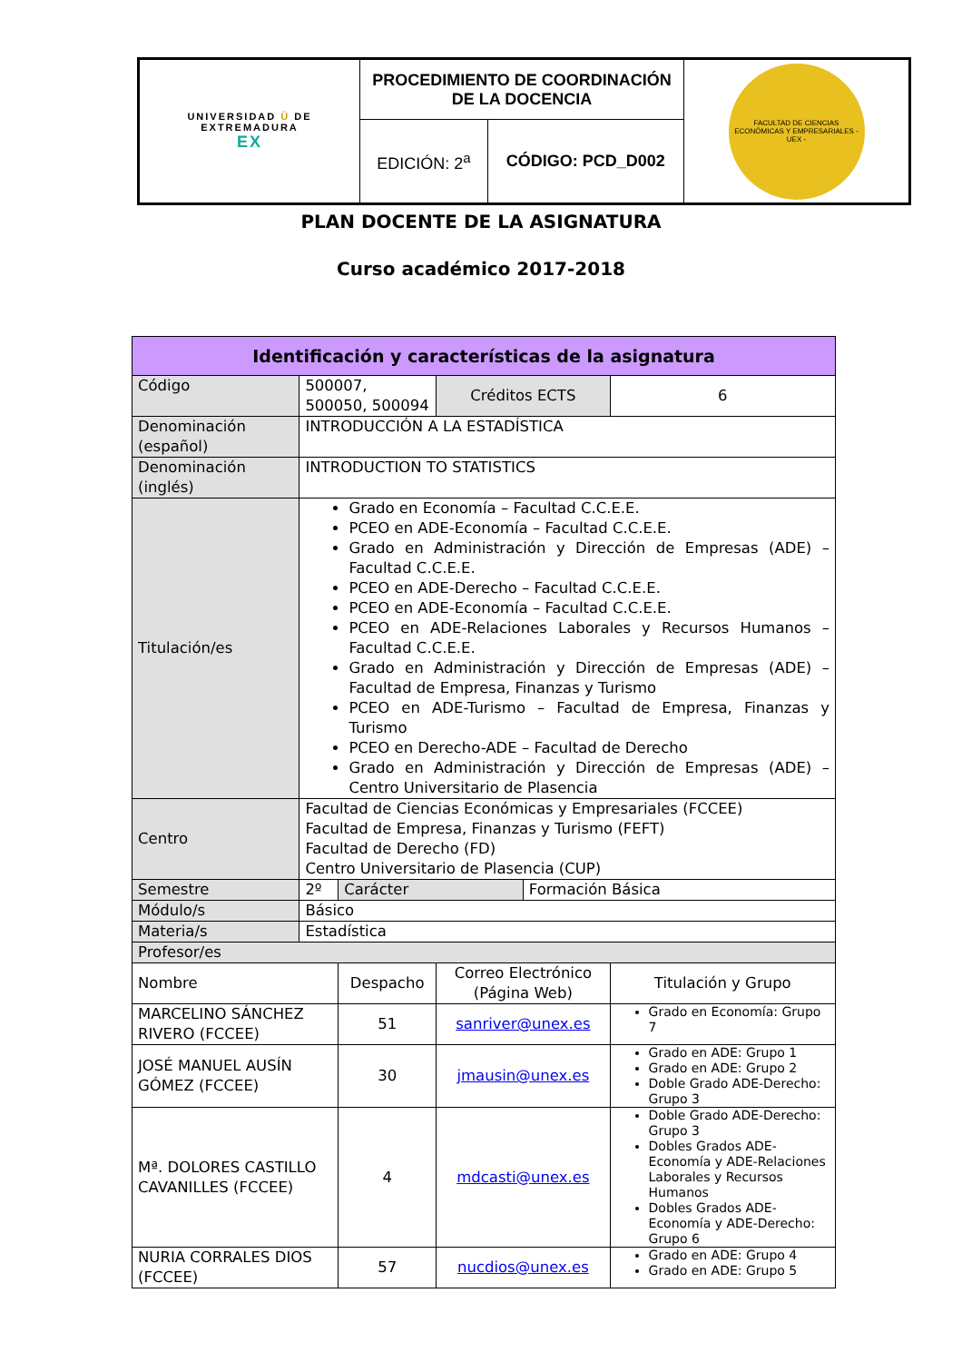| UNIVERSIDAD Ü DE EXTREMADURA EX | PROCEDIMIENTO DE COORDINACIÓN DE LA DOCENCIA | | FACULTAD DE CIENCIAS ECONÓMICAS Y EMPRESARIALES - UEX - |
| | EDICIÓN: 2<sup>a</sup> | CÓDIGO: PCD_D002 | |
PLAN DOCENTE DE LA ASIGNATURA
Curso académico 2017-2018
| Identificación y características de la asignatura | | | | | |
| --- | --- | --- | --- | --- | --- |
| Código | 500007, 500050, 500094 | | Créditos ECTS | | 6 |
| Denominación (español) | INTRODUCCIÓN A LA ESTADÍSTICA | | | | |
| Denominación (inglés) | INTRODUCTION TO STATISTICS | | | | |
| Titulación/es | Grado en Economía – Facultad C.C.E.E. PCEO en ADE-Economía – Facultad C.C.E.E. Grado en Administración y Dirección de Empresas (ADE) – Facultad C.C.E.E. PCEO en ADE-Derecho – Facultad C.C.E.E. PCEO en ADE-Economía – Facultad C.C.E.E. PCEO en ADE-Relaciones Laborales y Recursos Humanos – Facultad C.C.E.E. Grado en Administración y Dirección de Empresas (ADE) – Facultad de Empresa, Finanzas y Turismo PCEO en ADE-Turismo – Facultad de Empresa, Finanzas y Turismo PCEO en Derecho-ADE – Facultad de Derecho Grado en Administración y Dirección de Empresas (ADE) – Centro Universitario de Plasencia | | | | |
| Centro | Facultad de Ciencias Económicas y Empresariales (FCCEE) Facultad de Empresa, Finanzas y Turismo (FEFT) Facultad de Derecho (FD) Centro Universitario de Plasencia (CUP) | | | | |
| Semestre | 2º | Carácter | | Formación Básica | |
| Módulo/s | Básico | | | | |
| Materia/s | Estadística | | | | |
| Profesor/es | | | | | |
| Nombre | | Despacho | Correo Electrónico (Página Web) | | Titulación y Grupo |
| MARCELINO SÁNCHEZ RIVERO (FCCEE) | | 51 | sanriver@unex.es | | Grado en Economía: Grupo 7 |
| JOSÉ MANUEL AUSÍN GÓMEZ (FCCEE) | | 30 | jmausin@unex.es | | Grado en ADE: Grupo 1 Grado en ADE: Grupo 2 Doble Grado ADE-Derecho: Grupo 3 |
| Mª. DOLORES CASTILLO CAVANILLES (FCCEE) | | 4 | mdcasti@unex.es | | Doble Grado ADE-Derecho: Grupo 3 Dobles Grados ADE-Economía y ADE-Relaciones Laborales y Recursos Humanos Dobles Grados ADE-Economía y ADE-Derecho: Grupo 6 |
| NURIA CORRALES DIOS (FCCEE) | | 57 | nucdios@unex.es | | Grado en ADE: Grupo 4 Grado en ADE: Grupo 5 |